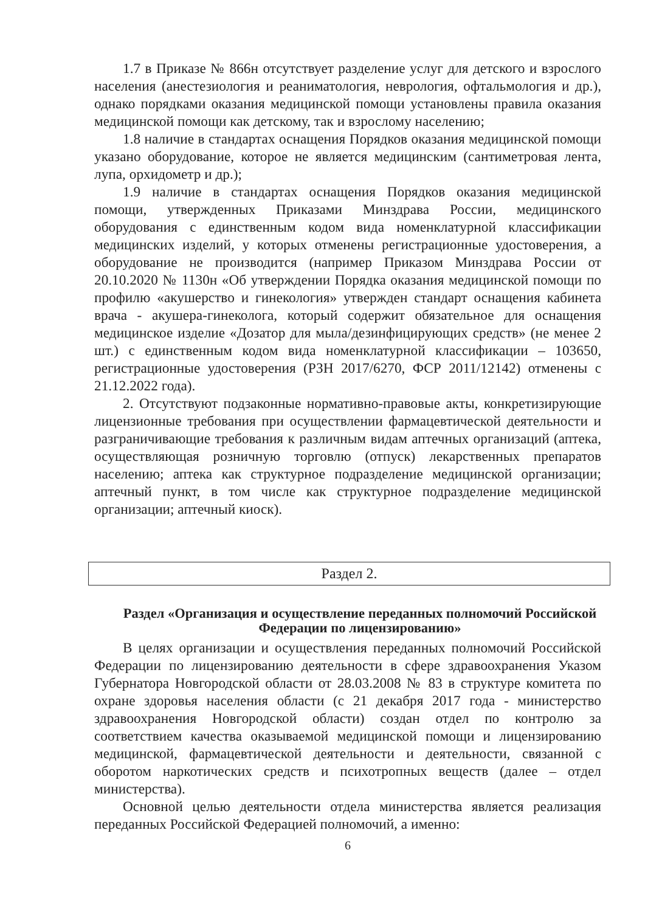1.7 в Приказе № 866н отсутствует разделение услуг для детского и взрослого населения (анестезиология и реаниматология, неврология, офтальмология и др.), однако порядками оказания медицинской помощи установлены правила оказания медицинской помощи как детскому, так и взрослому населению;
1.8 наличие в стандартах оснащения Порядков оказания медицинской помощи указано оборудование, которое не является медицинским (сантиметровая лента, лупа, орхидометр и др.);
1.9 наличие в стандартах оснащения Порядков оказания медицинской помощи, утвержденных Приказами Минздрава России, медицинского оборудования с единственным кодом вида номенклатурной классификации медицинских изделий, у которых отменены регистрационные удостоверения, а оборудование не производится (например Приказом Минздрава России от 20.10.2020 № 1130н «Об утверждении Порядка оказания медицинской помощи по профилю «акушерство и гинекология» утвержден стандарт оснащения кабинета врача - акушера-гинеколога, который содержит обязательное для оснащения медицинское изделие «Дозатор для мыла/дезинфицирующих средств» (не менее 2 шт.) с единственным кодом вида номенклатурной классификации – 103650, регистрационные удостоверения (РЗН 2017/6270, ФСР 2011/12142) отменены с 21.12.2022 года).
2. Отсутствуют подзаконные нормативно-правовые акты, конкретизирующие лицензионные требования при осуществлении фармацевтической деятельности и разграничивающие требования к различным видам аптечных организаций (аптека, осуществляющая розничную торговлю (отпуск) лекарственных препаратов населению; аптека как структурное подразделение медицинской организации; аптечный пункт, в том числе как структурное подразделение медицинской организации; аптечный киоск).
Раздел 2.
Раздел «Организация и осуществление переданных полномочий Российской Федерации по лицензированию»
В целях организации и осуществления переданных полномочий Российской Федерации по лицензированию деятельности в сфере здравоохранения Указом Губернатора Новгородской области от 28.03.2008 № 83 в структуре комитета по охране здоровья населения области (с 21 декабря 2017 года - министерство здравоохранения Новгородской области) создан отдел по контролю за соответствием качества оказываемой медицинской помощи и лицензированию медицинской, фармацевтической деятельности и деятельности, связанной с оборотом наркотических средств и психотропных веществ (далее – отдел министерства).
Основной целью деятельности отдела министерства является реализация переданных Российской Федерацией полномочий, а именно:
6